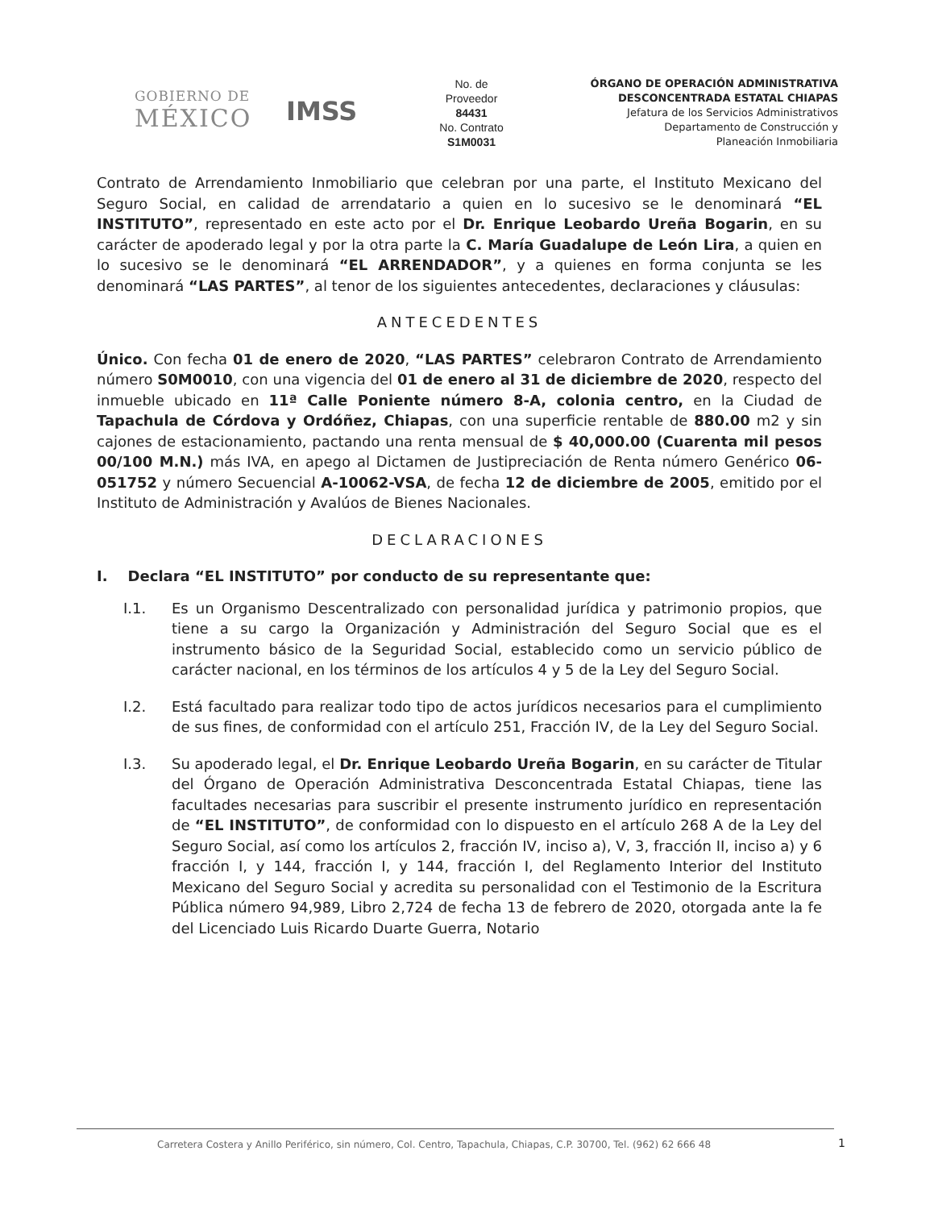GOBIERNO DE
MÉXICO
IMSS
No. de
Proveedor
84431
No. Contrato
S1M0031
ÓRGANO DE OPERACIÓN ADMINISTRATIVA
DESCONCENTRADA ESTATAL CHIAPAS
Jefatura de los Servicios Administrativos
Departamento de Construcción y
Planeación Inmobiliaria
Contrato de Arrendamiento Inmobiliario que celebran por una parte, el Instituto Mexicano del Seguro Social, en calidad de arrendatario a quien en lo sucesivo se le denominará “EL INSTITUTO”, representado en este acto por el Dr. Enrique Leobardo Ureña Bogarin, en su carácter de apoderado legal y por la otra parte la C. María Guadalupe de León Lira, a quien en lo sucesivo se le denominará “EL ARRENDADOR”, y a quienes en forma conjunta se les denominará “LAS PARTES”, al tenor de los siguientes antecedentes, declaraciones y cláusulas:
ANTECEDENTES
Único. Con fecha 01 de enero de 2020, “LAS PARTES” celebraron Contrato de Arrendamiento número S0M0010, con una vigencia del 01 de enero al 31 de diciembre de 2020, respecto del inmueble ubicado en 11ª Calle Poniente número 8-A, colonia centro, en la Ciudad de Tapachula de Córdova y Ordóñez, Chiapas, con una superficie rentable de 880.00 m2 y sin cajones de estacionamiento, pactando una renta mensual de $ 40,000.00 (Cuarenta mil pesos 00/100 M.N.) más IVA, en apego al Dictamen de Justipreciación de Renta número Genérico 06-051752 y número Secuencial A-10062-VSA, de fecha 12 de diciembre de 2005, emitido por el Instituto de Administración y Avalúos de Bienes Nacionales.
DECLARACIONES
I. Declara “EL INSTITUTO” por conducto de su representante que:
I.1. Es un Organismo Descentralizado con personalidad jurídica y patrimonio propios, que tiene a su cargo la Organización y Administración del Seguro Social que es el instrumento básico de la Seguridad Social, establecido como un servicio público de carácter nacional, en los términos de los artículos 4 y 5 de la Ley del Seguro Social.
I.2. Está facultado para realizar todo tipo de actos jurídicos necesarios para el cumplimiento de sus fines, de conformidad con el artículo 251, Fracción IV, de la Ley del Seguro Social.
I.3. Su apoderado legal, el Dr. Enrique Leobardo Ureña Bogarin, en su carácter de Titular del Órgano de Operación Administrativa Desconcentrada Estatal Chiapas, tiene las facultades necesarias para suscribir el presente instrumento jurídico en representación de “EL INSTITUTO”, de conformidad con lo dispuesto en el artículo 268 A de la Ley del Seguro Social, así como los artículos 2, fracción IV, inciso a), V, 3, fracción II, inciso a) y 6 fracción I, y 144, fracción I, y 144, fracción I, del Reglamento Interior del Instituto Mexicano del Seguro Social y acredita su personalidad con el Testimonio de la Escritura Pública número 94,989, Libro 2,724 de fecha 13 de febrero de 2020, otorgada ante la fe del Licenciado Luis Ricardo Duarte Guerra, Notario
Carretera Costera y Anillo Periférico, sin número, Col. Centro, Tapachula, Chiapas, C.P. 30700, Tel. (962) 62 666 48
1